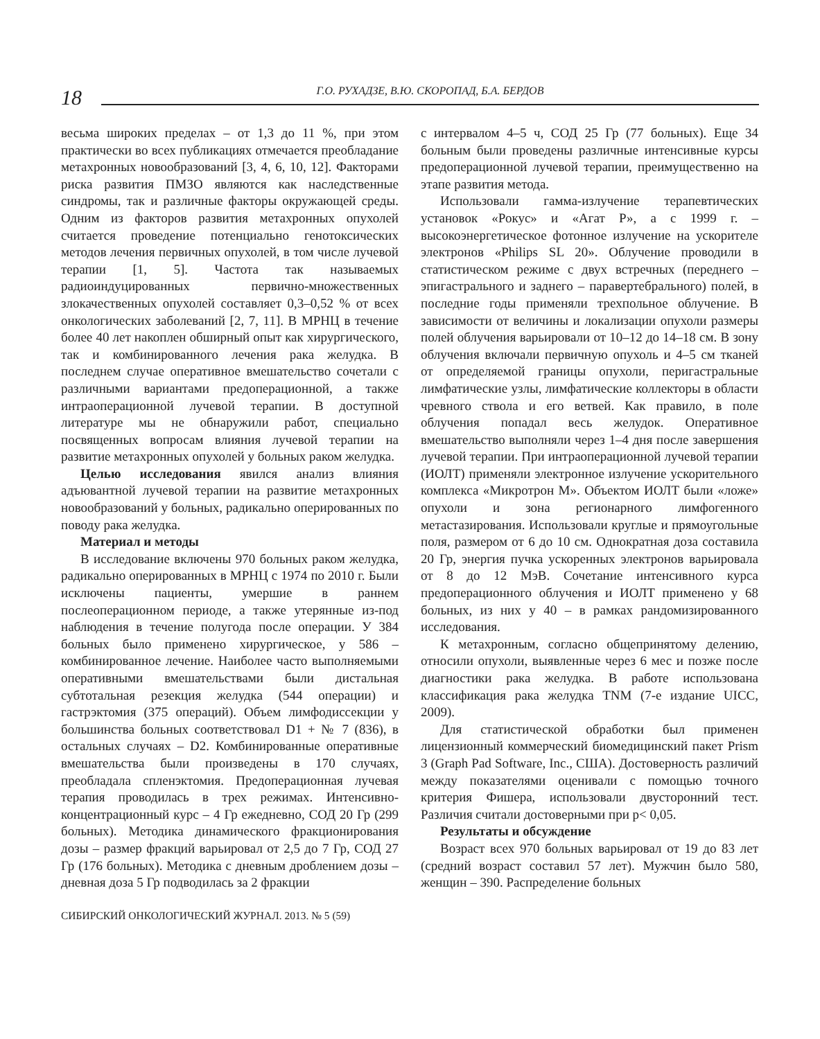18
Г.О. РУХАДЗЕ, В.Ю. СКОРОПАД, Б.А. БЕРДОВ
весьма широких пределах – от 1,3 до 11 %, при этом практически во всех публикациях отмечается преобладание метахронных новообразований [3, 4, 6, 10, 12]. Факторами риска развития ПМЗО являются как наследственные синдромы, так и различные факторы окружающей среды. Одним из факторов развития метахронных опухолей считается проведение потенциально генотоксических методов лечения первичных опухолей, в том числе лучевой терапии [1, 5]. Частота так называемых радиоиндуцированных первично-множественных злокачественных опухолей составляет 0,3–0,52 % от всех онкологических заболеваний [2, 7, 11]. В МРНЦ в течение более 40 лет накоплен обширный опыт как хирургического, так и комбинированного лечения рака желудка. В последнем случае оперативное вмешательство сочетали с различными вариантами предоперационной, а также интраоперационной лучевой терапии. В доступной литературе мы не обнаружили работ, специально посвященных вопросам влияния лучевой терапии на развитие метахронных опухолей у больных раком желудка.
Целью исследования явился анализ влияния адъювантной лучевой терапии на развитие метахронных новообразований у больных, радикально оперированных по поводу рака желудка.
Материал и методы
В исследование включены 970 больных раком желудка, радикально оперированных в МРНЦ с 1974 по 2010 г. Были исключены пациенты, умершие в раннем послеоперационном периоде, а также утерянные из-под наблюдения в течение полугода после операции. У 384 больных было применено хирургическое, у 586 – комбинированное лечение. Наиболее часто выполняемыми оперативными вмешательствами были дистальная субтотальная резекция желудка (544 операции) и гастрэктомия (375 операций). Объем лимфодиссекции у большинства больных соответствовал D1 + № 7 (836), в остальных случаях – D2. Комбинированные оперативные вмешательства были произведены в 170 случаях, преобладала спленэктомия. Предоперационная лучевая терапия проводилась в трех режимах. Интенсивно-концентрационный курс – 4 Гр ежедневно, СОД 20 Гр (299 больных). Методика динамического фракционирования дозы – размер фракций варьировал от 2,5 до 7 Гр, СОД 27 Гр (176 больных). Методика с дневным дроблением дозы – дневная доза 5 Гр подводилась за 2 фракции
с интервалом 4–5 ч, СОД 25 Гр (77 больных). Еще 34 больным были проведены различные интенсивные курсы предоперационной лучевой терапии, преимущественно на этапе развития метода.
Использовали гамма-излучение терапевтических установок «Рокус» и «Агат Р», а с 1999 г. – высокоэнергетическое фотонное излучение на ускорителе электронов «Philips SL 20». Облучение проводили в статистическом режиме с двух встречных (переднего – эпигастрального и заднего – паравертебрального) полей, в последние годы применяли трехпольное облучение. В зависимости от величины и локализации опухоли размеры полей облучения варьировали от 10–12 до 14–18 см. В зону облучения включали первичную опухоль и 4–5 см тканей от определяемой границы опухоли, перигастральные лимфатические узлы, лимфатические коллекторы в области чревного ствола и его ветвей. Как правило, в поле облучения попадал весь желудок. Оперативное вмешательство выполняли через 1–4 дня после завершения лучевой терапии. При интраоперационной лучевой терапии (ИОЛТ) применяли электронное излучение ускорительного комплекса «Микротрон М». Объектом ИОЛТ были «ложе» опухоли и зона регионарного лимфогенного метастазирования. Использовали круглые и прямоугольные поля, размером от 6 до 10 см. Однократная доза составила 20 Гр, энергия пучка ускоренных электронов варьировала от 8 до 12 МэВ. Сочетание интенсивного курса предоперационного облучения и ИОЛТ применено у 68 больных, из них у 40 – в рамках рандомизированного исследования.
К метахронным, согласно общепринятому делению, относили опухоли, выявленные через 6 мес и позже после диагностики рака желудка. В работе использована классификация рака желудка TNM (7-е издание UICC, 2009).
Для статистической обработки был применен лицензионный коммерческий биомедицинский пакет Prism 3 (Graph Pad Software, Inc., США). Достоверность различий между показателями оценивали с помощью точного критерия Фишера, использовали двусторонний тест. Различия считали достоверными при р< 0,05.
Результаты и обсуждение
Возраст всех 970 больных варьировал от 19 до 83 лет (средний возраст составил 57 лет). Мужчин было 580, женщин – 390. Распределение больных
СИБИРСКИЙ ОНКОЛОГИЧЕСКИЙ ЖУРНАЛ. 2013. № 5 (59)